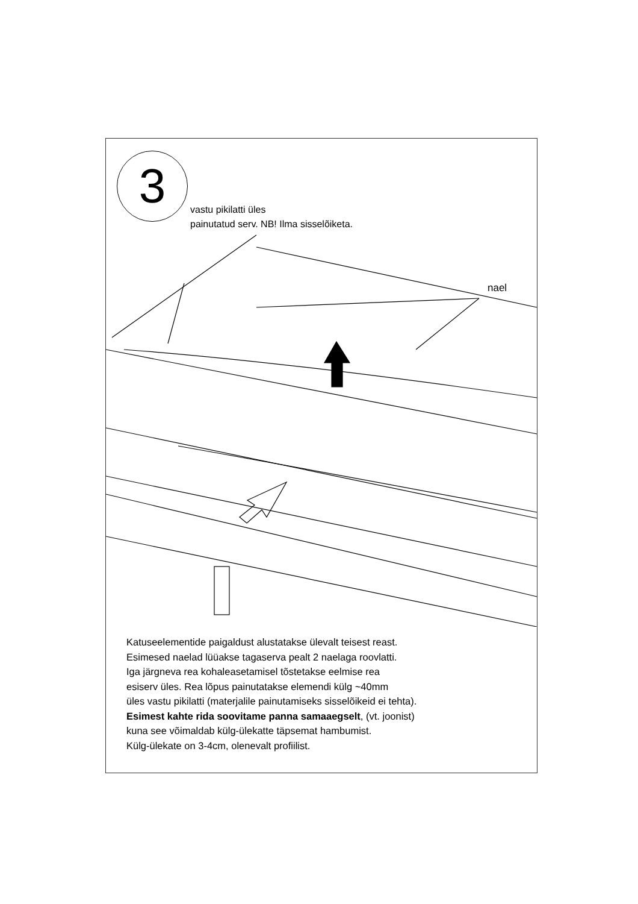3
vastu pikilatti üles
painutatud serv. NB! Ilma sisselõiketa.
nael
Katuseelementide paigaldust alustatakse ülevalt teisest reast.
Esimesed naelad lüüakse tagaserva pealt 2 naelaga roovlatti.
Iga järgneva rea kohaleasetamisel tõstetakse eelmise rea
esiserv üles. Rea lõpus painutatakse elemendi külg ~40mm
üles vastu pikilatti (materjalile painutamiseks sisselõikeid ei tehta).
Esimest kahte rida soovitame panna samaaegselt, (vt. joonist)
kuna see võimaldab külg-ülekatte täpsemat hambumist.
Külg-ülekate on 3-4cm, olenevalt profiilist.